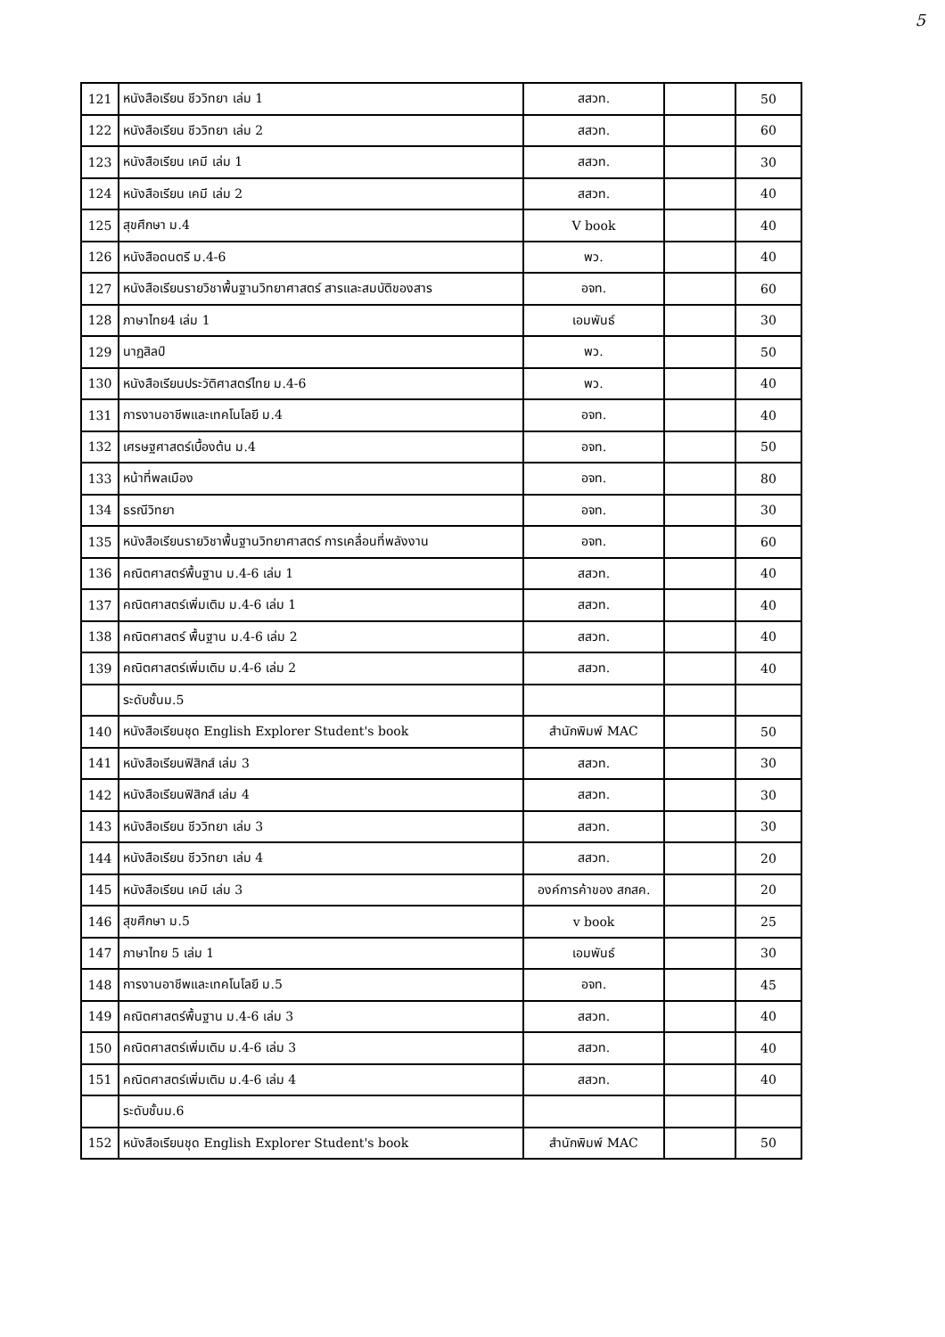5
| 121 | หนังสือเรียน ชีววิทยา เล่ม 1 | สสวท. | | 50 |
| 122 | หนังสือเรียน ชีววิทยา เล่ม 2 | สสวท. | | 60 |
| 123 | หนังสือเรียน เคมี เล่ม 1 | สสวท. | | 30 |
| 124 | หนังสือเรียน เคมี เล่ม 2 | สสวท. | | 40 |
| 125 | สุขศึกษา ม.4 | V book | | 40 |
| 126 | หนังสือดนตรี ม.4-6 | พว. | | 40 |
| 127 | หนังสือเรียนรายวิชาพื้นฐานวิทยาศาสตร์ สารและสมบัติของสาร | อจท. | | 60 |
| 128 | ภาษาไทย4 เล่ม 1 | เอมพันธ์ | | 30 |
| 129 | นาฏสิลป์ | พว. | | 50 |
| 130 | หนังสือเรียนประวัติศาสตร์ไทย ม.4-6 | พว. | | 40 |
| 131 | การงานอาชีพและเทคโนโลยี ม.4 | อจท. | | 40 |
| 132 | เศรษฐศาสตร์เบื้องต้น ม.4 | อจท. | | 50 |
| 133 | หน้าที่พลเมือง | อจท. | | 80 |
| 134 | ธรณีวิทยา | อจท. | | 30 |
| 135 | หนังสือเรียนรายวิชาพื้นฐานวิทยาศาสตร์ การเคลื่อนที่พลังงาน | อจท. | | 60 |
| 136 | คณิตศาสตร์พื้นฐาน ม.4-6 เล่ม 1 | สสวท. | | 40 |
| 137 | คณิตศาสตร์เพิ่มเติม ม.4-6 เล่ม 1 | สสวท. | | 40 |
| 138 | คณิตศาสตร์ พื้นฐาน ม.4-6 เล่ม 2 | สสวท. | | 40 |
| 139 | คณิตศาสตร์เพิ่มเติม ม.4-6 เล่ม 2 | สสวท. | | 40 |
| | ระดับชั้นม.5 | | | |
| 140 | หนังสือเรียนชุด English Explorer Student's book | สำนักพิมพ์ MAC | | 50 |
| 141 | หนังสือเรียนฟิสิกส์ เล่ม 3 | สสวท. | | 30 |
| 142 | หนังสือเรียนฟิสิกส์ เล่ม 4 | สสวท. | | 30 |
| 143 | หนังสือเรียน ชีววิทยา เล่ม 3 | สสวท. | | 30 |
| 144 | หนังสือเรียน ชีววิทยา เล่ม 4 | สสวท. | | 20 |
| 145 | หนังสือเรียน เคมี เล่ม 3 | องค์การค้าของ สกสค. | | 20 |
| 146 | สุขศึกษา ม.5 | v book | | 25 |
| 147 | ภาษาไทย 5 เล่ม 1 | เอมพันธ์ | | 30 |
| 148 | การงานอาชีพและเทคโนโลยี ม.5 | อจท. | | 45 |
| 149 | คณิตศาสตร์พื้นฐาน ม.4-6 เล่ม 3 | สสวท. | | 40 |
| 150 | คณิตศาสตร์เพิ่มเติม ม.4-6 เล่ม 3 | สสวท. | | 40 |
| 151 | คณิตศาสตร์เพิ่มเติม ม.4-6 เล่ม 4 | สสวท. | | 40 |
| | ระดับชั้นม.6 | | | |
| 152 | หนังสือเรียนชุด English Explorer Student's book | สำนักพิมพ์ MAC | | 50 |